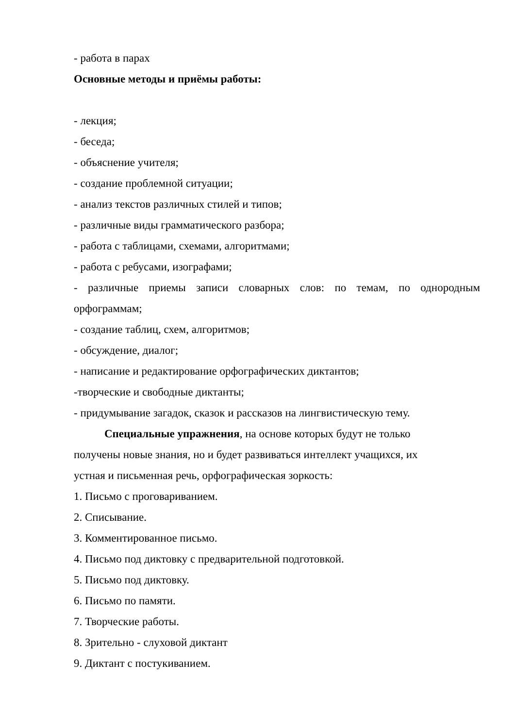- работа в парах
Основные методы и приёмы работы:
- лекция;
- беседа;
- объяснение учителя;
- создание проблемной ситуации;
- анализ текстов различных стилей и типов;
- различные виды грамматического разбора;
- работа с таблицами, схемами, алгоритмами;
- работа с ребусами, изографами;
- различные приемы записи словарных слов: по темам, по однородным орфограммам;
- создание таблиц, схем, алгоритмов;
- обсуждение, диалог;
- написание и редактирование орфографических диктантов;
-творческие и свободные диктанты;
- придумывание загадок, сказок и рассказов на лингвистическую тему.
Специальные упражнения, на основе которых будут не только получены новые знания, но и будет развиваться интеллект учащихся, их устная и письменная речь, орфографическая зоркость:
1. Письмо с проговариванием.
2. Списывание.
3. Комментированное письмо.
4. Письмо под диктовку с предварительной подготовкой.
5. Письмо под диктовку.
6. Письмо по памяти.
7. Творческие работы.
8. Зрительно - слуховой диктант
9. Диктант с постукиванием.